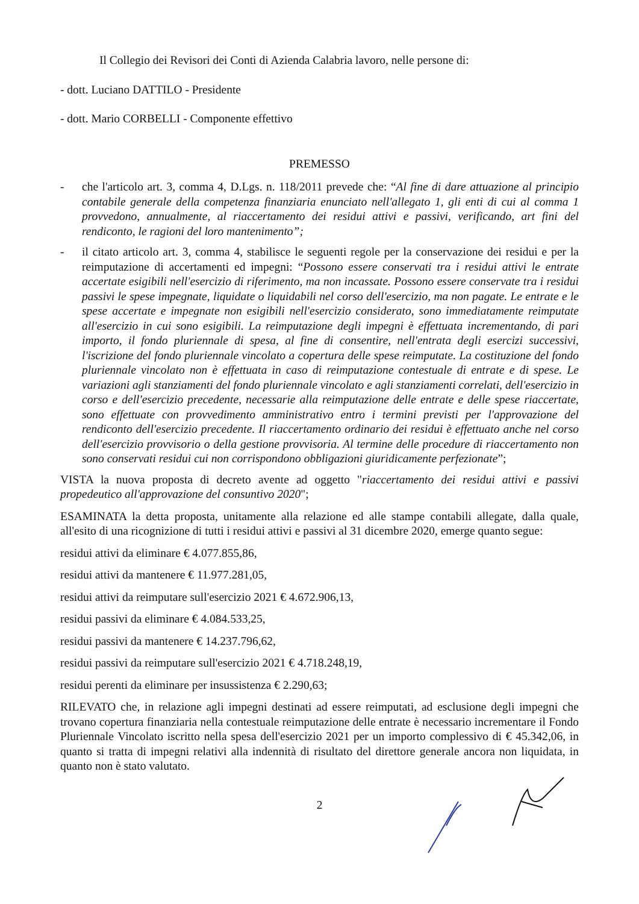Il Collegio dei Revisori dei Conti di Azienda Calabria lavoro, nelle persone di:
- dott. Luciano DATTILO - Presidente
- dott. Mario CORBELLI - Componente effettivo
PREMESSO
- che l'articolo art. 3, comma 4, D.Lgs. n. 118/2011 prevede che: “Al fine di dare attuazione al principio contabile generale della competenza finanziaria enunciato nell'allegato 1, gli enti di cui al comma 1 provvedono, annualmente, al riaccertamento dei residui attivi e passivi, verificando, art fini del rendiconto, le ragioni del loro mantenimento”;
- il citato articolo art. 3, comma 4, stabilisce le seguenti regole per la conservazione dei residui e per la reimputazione di accertamenti ed impegni: “Possono essere conservati tra i residui attivi le entrate accertate esigibili nell'esercizio di riferimento, ma non incassate. Possono essere conservate tra i residui passivi le spese impegnate, liquidate o liquidabili nel corso dell'esercizio, ma non pagate. Le entrate e le spese accertate e impegnate non esigibili nell'esercizio considerato, sono immediatamente reimputate all'esercizio in cui sono esigibili. La reimputazione degli impegni è effettuata incrementando, di pari importo, il fondo pluriennale di spesa, al fine di consentire, nell'entrata degli esercizi successivi, l'iscrizione del fondo pluriennale vincolato a copertura delle spese reimputate. La costituzione del fondo pluriennale vincolato non è effettuata in caso di reimputazione contestuale di entrate e di spese. Le variazioni agli stanziamenti del fondo pluriennale vincolato e agli stanziamenti correlati, dell'esercizio in corso e dell'esercizio precedente, necessarie alla reimputazione delle entrate e delle spese riaccertate, sono effettuate con provvedimento amministrativo entro i termini previsti per l'approvazione del rendiconto dell'esercizio precedente. Il riaccertamento ordinario dei residui è effettuato anche nel corso dell'esercizio provvisorio o della gestione provvisoria. Al termine delle procedure di riaccertamento non sono conservati residui cui non corrispondono obbligazioni giuridicamente perfezionate”;
VISTA la nuova proposta di decreto avente ad oggetto "riaccertamento dei residui attivi e passivi propedeutico all'approvazione del consuntivo 2020";
ESAMINATA la detta proposta, unitamente alla relazione ed alle stampe contabili allegate, dalla quale, all'esito di una ricognizione di tutti i residui attivi e passivi al 31 dicembre 2020, emerge quanto segue:
residui attivi da eliminare € 4.077.855,86,
residui attivi da mantenere € 11.977.281,05,
residui attivi da reimputare sull'esercizio 2021 € 4.672.906,13,
residui passivi da eliminare € 4.084.533,25,
residui passivi da mantenere € 14.237.796,62,
residui passivi da reimputare sull'esercizio 2021 € 4.718.248,19,
residui perenti da eliminare per insussistenza € 2.290,63;
RILEVATO che, in relazione agli impegni destinati ad essere reimputati, ad esclusione degli impegni che trovano copertura finanziaria nella contestuale reimputazione delle entrate è necessario incrementare il Fondo Pluriennale Vincolato iscritto nella spesa dell'esercizio 2021 per un importo complessivo di € 45.342,06, in quanto si tratta di impegni relativi alla indennità di risultato del direttore generale ancora non liquidata, in quanto non è stato valutato.
2